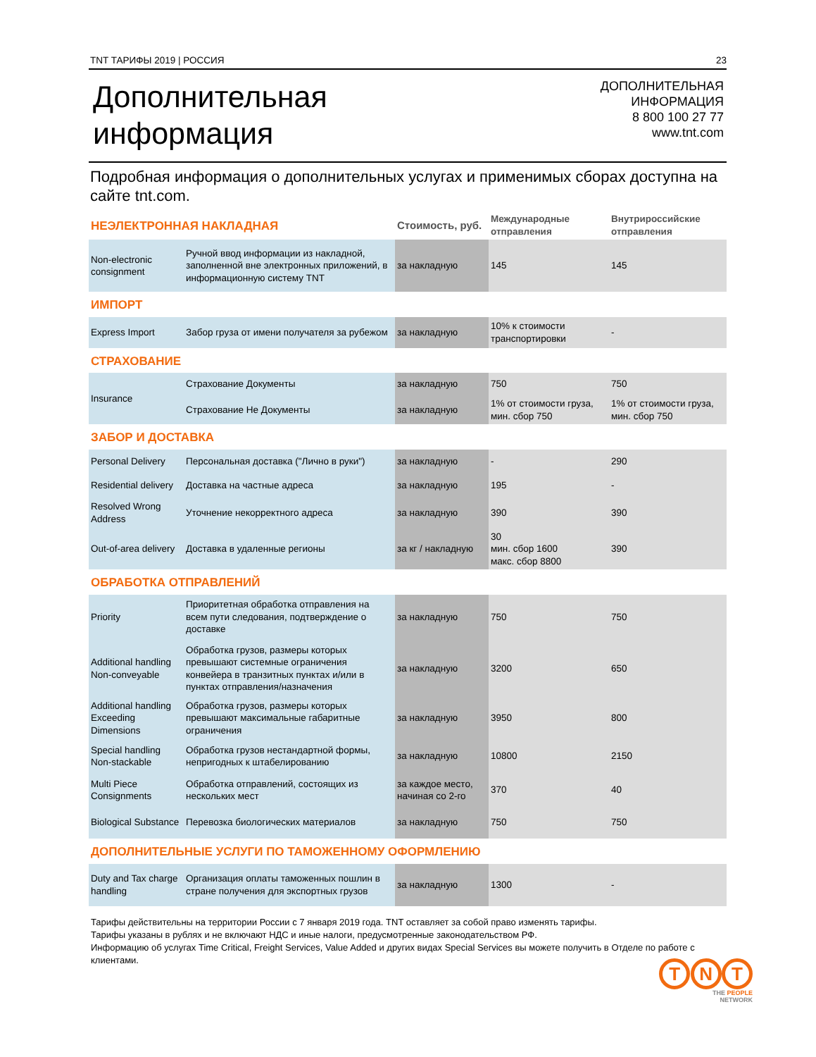TNT ТАРИФЫ 2019 | РОССИЯ 23
Дополнительная
информация
ДОПОЛНИТЕЛЬНАЯ
ИНФОРМАЦИЯ
8 800 100 27 77
www.tnt.com
Подробная информация о дополнительных услугах и применимых сборах доступна на сайте tnt.com.
| НЕЭЛЕКТРОННАЯ НАКЛАДНАЯ | | Стоимость, руб. | Международные отправления | Внутрироссийские отправления |
| Non-electronic consignment | Ручной ввод информации из накладной, заполненной вне электронных приложений, в информационную систему TNT | за накладную | 145 | 145 |
| ИМПОРТ | | | | |
| Express Import | Забор груза от имени получателя за рубежом | за накладную | 10% к стоимости транспортировки | - |
| СТРАХОВАНИЕ | | | | |
| Insurance | Страхование Документы | за накладную | 750 | 750 |
| | Страхование Не Документы | за накладную | 1% от стоимости груза, мин. сбор 750 | 1% от стоимости груза, мин. сбор 750 |
| ЗАБОР И ДОСТАВКА | | | | |
| Personal Delivery | Персональная доставка ("Лично в руки") | за накладную | - | 290 |
| Residential delivery | Доставка на частные адреса | за накладную | 195 | - |
| Resolved Wrong Address | Уточнение некорректного адреса | за накладную | 390 | 390 |
| Out-of-area delivery | Доставка в удаленные регионы | за кг / накладную | 30 мин. сбор 1600 макс. сбор 8800 | 390 |
| ОБРАБОТКА ОТПРАВЛЕНИЙ | | | | |
| Priority | Приоритетная обработка отправления на всем пути следования, подтверждение о доставке | за накладную | 750 | 750 |
| Additional handling Non-conveyable | Обработка грузов, размеры которых превышают системные ограничения конвейера в транзитных пунктах и/или в пунктах отправления/назначения | за накладную | 3200 | 650 |
| Additional handling Exceeding Dimensions | Обработка грузов, размеры которых превышают максимальные габаритные ограничения | за накладную | 3950 | 800 |
| Special handling Non-stackable | Обработка грузов нестандартной формы, непригодных к штабелированию | за накладную | 10800 | 2150 |
| Multi Piece Consignments | Обработка отправлений, состоящих из нескольких мест | за каждое место, начиная со 2-го | 370 | 40 |
| Biological Substance | Перевозка биологических материалов | за накладную | 750 | 750 |
| ДОПОЛНИТЕЛЬНЫЕ УСЛУГИ ПО ТАМОЖЕННОМУ ОФОРМЛЕНИЮ | | | | |
| Duty and Tax charge handling | Организация оплаты таможенных пошлин в стране получения для экспортных грузов | за накладную | 1300 | - |
Тарифы действительны на территории России с 7 января 2019 года. TNT оставляет за собой право изменять тарифы.
Тарифы указаны в рублях и не включают НДС и иные налоги, предусмотренные законодательством РФ.
Информацию об услугах Time Critical, Freight Services, Value Added и других видах Special Services вы можете получить в Отделе по работе с клиентами.
T N T
THE PEOPLE
NETWORK